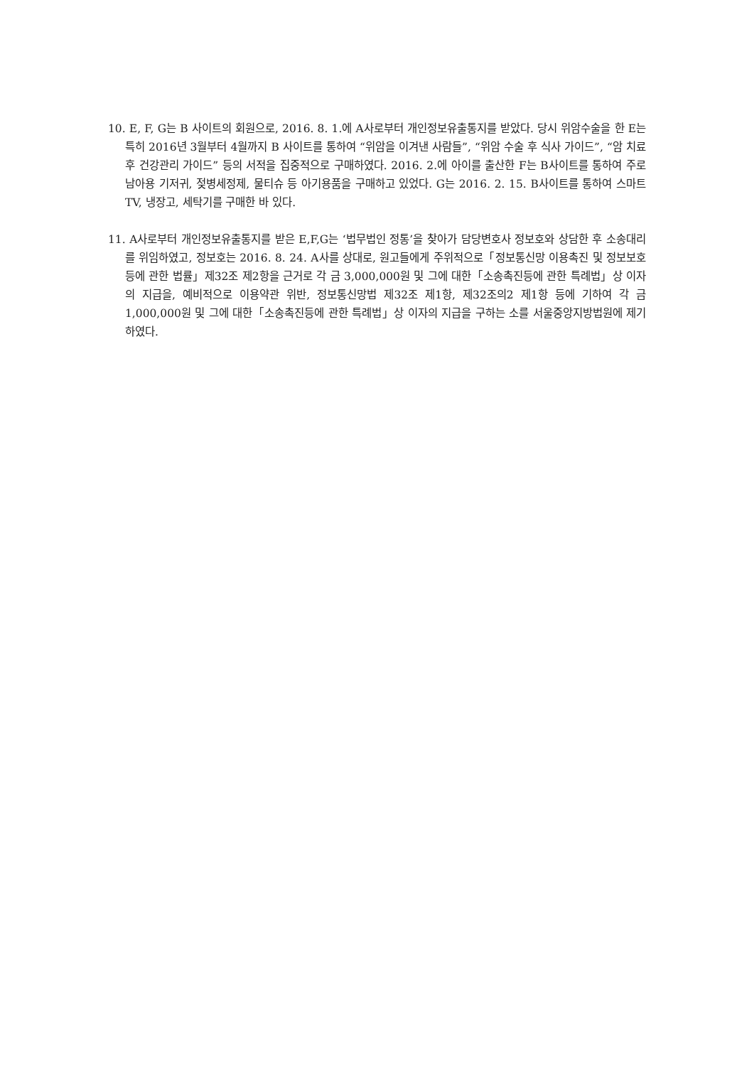10. E, F, G는 B 사이트의 회원으로, 2016. 8. 1.에 A사로부터 개인정보유출통지를 받았다. 당시 위암수술을 한 E는 특히 2016년 3월부터 4월까지 B 사이트를 통하여 “위암을 이겨낸 사람들”, “위암 수술 후 식사 가이드”, “암 치료 후 건강관리 가이드” 등의 서적을 집중적으로 구매하였다. 2016. 2.에 아이를 출산한 F는 B사이트를 통하여 주로 남아용 기저귀, 젖병세정제, 물티슈 등 아기용품을 구매하고 있었다. G는 2016. 2. 15. B사이트를 통하여 스마트TV, 냉장고, 세탁기를 구매한 바 있다.
11. A사로부터 개인정보유출통지를 받은 E,F,G는 ‘법무법인 정통’을 찾아가 담당변호사 정보호와 상담한 후 소송대리를 위임하였고, 정보호는 2016. 8. 24. A사를 상대로, 원고들에게 주위적으로「정보통신망 이용촉진 및 정보보호 등에 관한 법률」제32조 제2항을 근거로 각 금 3,000,000원 및 그에 대한「소송촉진등에 관한 특례법」상 이자의 지급을, 예비적으로 이용약관 위반, 정보통신망법 제32조 제1항, 제32조의2 제1항 등에 기하여 각 금 1,000,000원 및 그에 대한「소송촉진등에 관한 특례법」상 이자의 지급을 구하는 소를 서울중앙지방법원에 제기하였다.